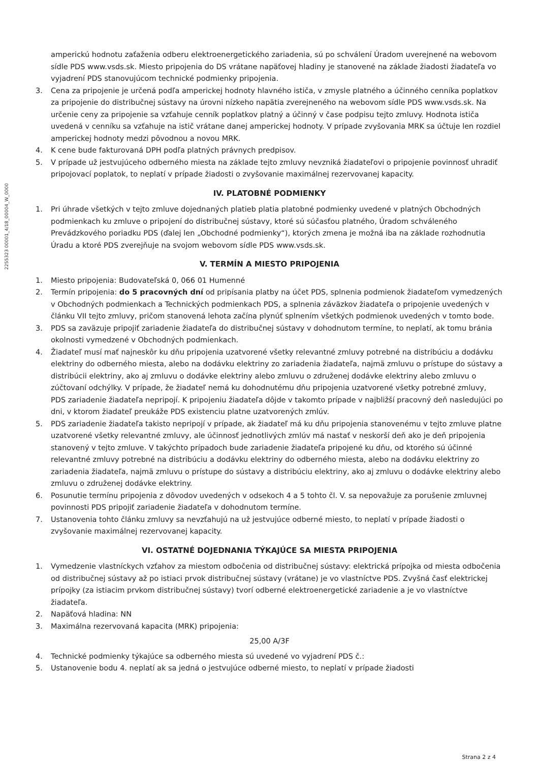2255323 00001_4/18_00004_W_0000
amperickú hodnotu zaťaženia odberu elektroenergetického zariadenia, sú po schválení Úradom uverejnené na webovom sídle PDS www.vsds.sk. Miesto pripojenia do DS vrátane napäťovej hladiny je stanovené na základe žiadosti žiadateľa vo vyjadrení PDS stanovujúcom technické podmienky pripojenia.
3. Cena za pripojenie je určená podľa amperickej hodnoty hlavného ističa, v zmysle platného a účinného cenníka poplatkov za pripojenie do distribučnej sústavy na úrovni nízkeho napätia zverejneného na webovom sídle PDS www.vsds.sk. Na určenie ceny za pripojenie sa vzťahuje cenník poplatkov platný a účinný v čase podpisu tejto zmluvy. Hodnota ističa uvedená v cenníku sa vzťahuje na istič vrátane danej amperickej hodnoty. V prípade zvyšovania MRK sa účtuje len rozdiel amperickej hodnoty medzi pôvodnou a novou MRK.
4. K cene bude fakturovaná DPH podľa platných právnych predpisov.
5. V prípade už jestvujúceho odberného miesta na základe tejto zmluvy nevzniká žiadateľovi o pripojenie povinnosť uhradiť pripojovací poplatok, to neplatí v prípade žiadosti o zvyšovanie maximálnej rezervovanej kapacity.
IV. PLATOBNÉ PODMIENKY
1. Pri úhrade všetkých v tejto zmluve dojednaných platieb platia platobné podmienky uvedené v platných Obchodných podmienkach ku zmluve o pripojení do distribučnej sústavy, ktoré sú súčasťou platného, Úradom schváleného Prevádzkového poriadku PDS (ďalej len „Obchodné podmienky“), ktorých zmena je možná iba na základe rozhodnutia Úradu a ktoré PDS zverejňuje na svojom webovom sídle PDS www.vsds.sk.
V. TERMÍN A MIESTO PRIPOJENIA
1. Miesto pripojenia: Budovateľská 0, 066 01 Humenné
2. Termín pripojenia: do 5 pracovných dní od pripísania platby na účet PDS, splnenia podmienok žiadateľom vymedzených v Obchodných podmienkach a Technických podmienkach PDS, a splnenia záväzkov žiadateľa o pripojenie uvedených v článku VII tejto zmluvy, pričom stanovená lehota začína plynúť splnením všetkých podmienok uvedených v tomto bode.
3. PDS sa zaväzuje pripojiť zariadenie žiadateľa do distribučnej sústavy v dohodnutom termíne, to neplatí, ak tomu bránia okolnosti vymedzené v Obchodných podmienkach.
4. Žiadateľ musí mať najneskôr ku dňu pripojenia uzatvorené všetky relevantné zmluvy potrebné na distribúciu a dodávku elektriny do odberného miesta, alebo na dodávku elektriny zo zariadenia žiadateľa, najmä zmluvu o prístupe do sústavy a distribúcii elektriny, ako aj zmluvu o dodávke elektriny alebo zmluvu o združenej dodávke elektriny alebo zmluvu o zúčtovaní odchýlky. V prípade, že žiadateľ nemá ku dohodnutému dňu pripojenia uzatvorené všetky potrebné zmluvy, PDS zariadenie žiadateľa nepripojí. K pripojeniu žiadateľa dôjde v takomto prípade v najbližší pracovný deň nasledujúci po dni, v ktorom žiadateľ preukáže PDS existenciu platne uzatvorených zmlúv.
5. PDS zariadenie žiadateľa takisto nepripojí v prípade, ak žiadateľ má ku dňu pripojenia stanovenému v tejto zmluve platne uzatvorené všetky relevantné zmluvy, ale účinnosť jednotlivých zmlúv má nastať v neskorší deň ako je deň pripojenia stanovený v tejto zmluve. V takýchto prípadoch bude zariadenie žiadateľa pripojené ku dňu, od ktorého sú účinné relevantné zmluvy potrebné na distribúciu a dodávku elektriny do odberného miesta, alebo na dodávku elektriny zo zariadenia žiadateľa, najmä zmluvu o prístupe do sústavy a distribúciu elektriny, ako aj zmluvu o dodávke elektriny alebo zmluvu o združenej dodávke elektriny.
6. Posunutie termínu pripojenia z dôvodov uvedených v odsekoch 4 a 5 tohto čl. V. sa nepovažuje za porušenie zmluvnej povinnosti PDS pripojiť zariadenie žiadateľa v dohodnutom termíne.
7. Ustanovenia tohto článku zmluvy sa nevzťahujú na už jestvujúce odberné miesto, to neplatí v prípade žiadosti o zvyšovanie maximálnej rezervovanej kapacity.
VI. OSTATNÉ DOJEDNANIA TÝKAJÚCE SA MIESTA PRIPOJENIA
1. Vymedzenie vlastníckych vzťahov za miestom odbočenia od distribučnej sústavy: elektrická prípojka od miesta odbočenia od distribučnej sústavy až po istiaci prvok distribučnej sústavy (vrátane) je vo vlastníctve PDS. Zvyšná časť elektrickej prípojky (za istiacim prvkom distribučnej sústavy) tvorí odberné elektroenergetické zariadenie a je vo vlastníctve žiadateľa.
2. Napäťová hladina: NN
3. Maximálna rezervovaná kapacita (MRK) pripojenia:
25,00 A/3F
4. Technické podmienky týkajúce sa odberného miesta sú uvedené vo vyjadrení PDS č.:
5. Ustanovenie bodu 4. neplatí ak sa jedná o jestvujúce odberné miesto, to neplatí v prípade žiadosti
Strana 2 z 4